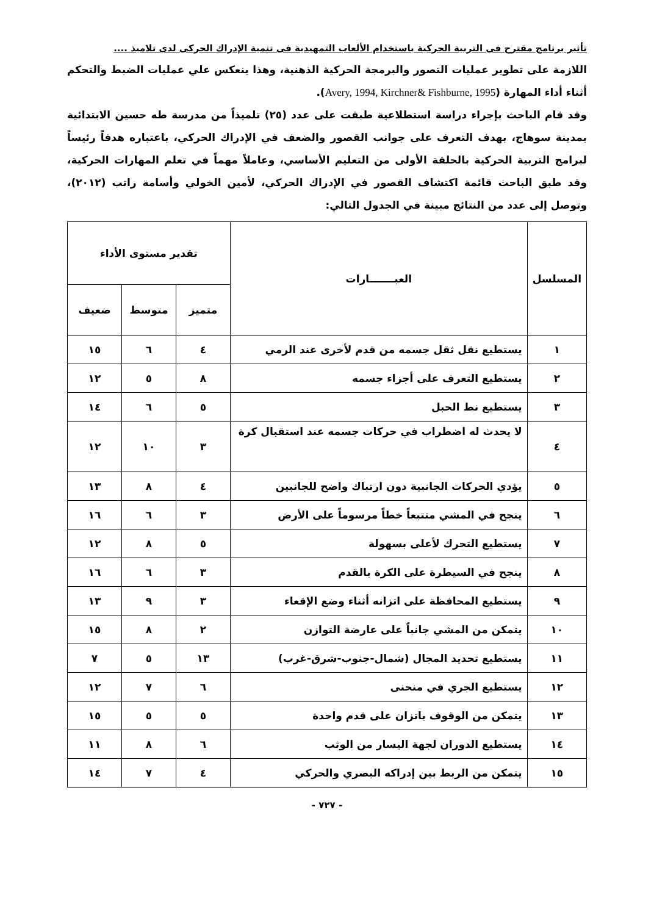تأثير برنامج مقترح فى التربية الحركية باستخدام الألعاب التمهيدية فى تنمية الإدراك الحركى لدى تلاميذ ....
اللازمة على تطوير عمليات التصور والبرمجة الحركية الذهنية، وهذا ينعكس علي عمليات الضبط والتحكم أثناء أداء المهارة (Avery, 1994, Kirchner& Fishburne, 1995).
وقد قام الباحث بإجراء دراسة استطلاعية طبقت على عدد (٢٥) تلميذاً من مدرسة طه حسين الابتدائية بمدينة سوهاج، بهدف التعرف على جوانب القصور والضعف في الإدراك الحركي، باعتباره هدفاً رئيساً لبرامج التربية الحركية بالحلقة الأولى من التعليم الأساسي، وعاملاً مهماً في تعلم المهارات الحركية، وقد طبق الباحث قائمة اكتشاف القصور في الإدراك الحركي، لأمين الخولي وأسامة راتب (٢٠١٢)، وتوصل إلى عدد من النتائج مبينة في الجدول التالي:
| المسلسل | العبـــــــارات | تقدير مستوى الأداء | | |
| --- | --- | --- | --- | --- |
| | | متميز | متوسط | ضعيف |
| ١ | يستطيع نقل ثقل جسمه من قدم لأخرى عند الرمي | ٤ | ٦ | ١٥ |
| ٢ | يستطيع التعرف على أجزاء جسمه | ٨ | ٥ | ١٢ |
| ٣ | يستطيع نط الحبل | ٥ | ٦ | ١٤ |
| ٤ | لا يحدث له اضطراب في حركات جسمه عند استقبال كرة | ٣ | ١٠ | ١٢ |
| ٥ | يؤدي الحركات الجانبية دون ارتباك واضح للجانبين | ٤ | ٨ | ١٣ |
| ٦ | ينجح في المشي متتبعاً خطاً مرسوماً على الأرض | ٣ | ٦ | ١٦ |
| ٧ | يستطيع التحرك لأعلى بسهولة | ٥ | ٨ | ١٢ |
| ٨ | ينجح في السيطرة على الكرة بالقدم | ٣ | ٦ | ١٦ |
| ٩ | يستطيع المحافظة على اتزانه أثناء وضع الإقعاء | ٣ | ٩ | ١٣ |
| ١٠ | يتمكن من المشي جانباً على عارضة التوازن | ٢ | ٨ | ١٥ |
| ١١ | يستطيع تحديد المجال (شمال-جنوب-شرق-غرب) | ١٣ | ٥ | ٧ |
| ١٢ | يستطيع الجري في منحنى | ٦ | ٧ | ١٢ |
| ١٣ | يتمكن من الوقوف باتزان على قدم واحدة | ٥ | ٥ | ١٥ |
| ١٤ | يستطيع الدوران لجهة اليسار من الوثب | ٦ | ٨ | ١١ |
| ١٥ | يتمكن من الربط بين إدراكه البصري والحركي | ٤ | ٧ | ١٤ |
- ٧٢٧ -